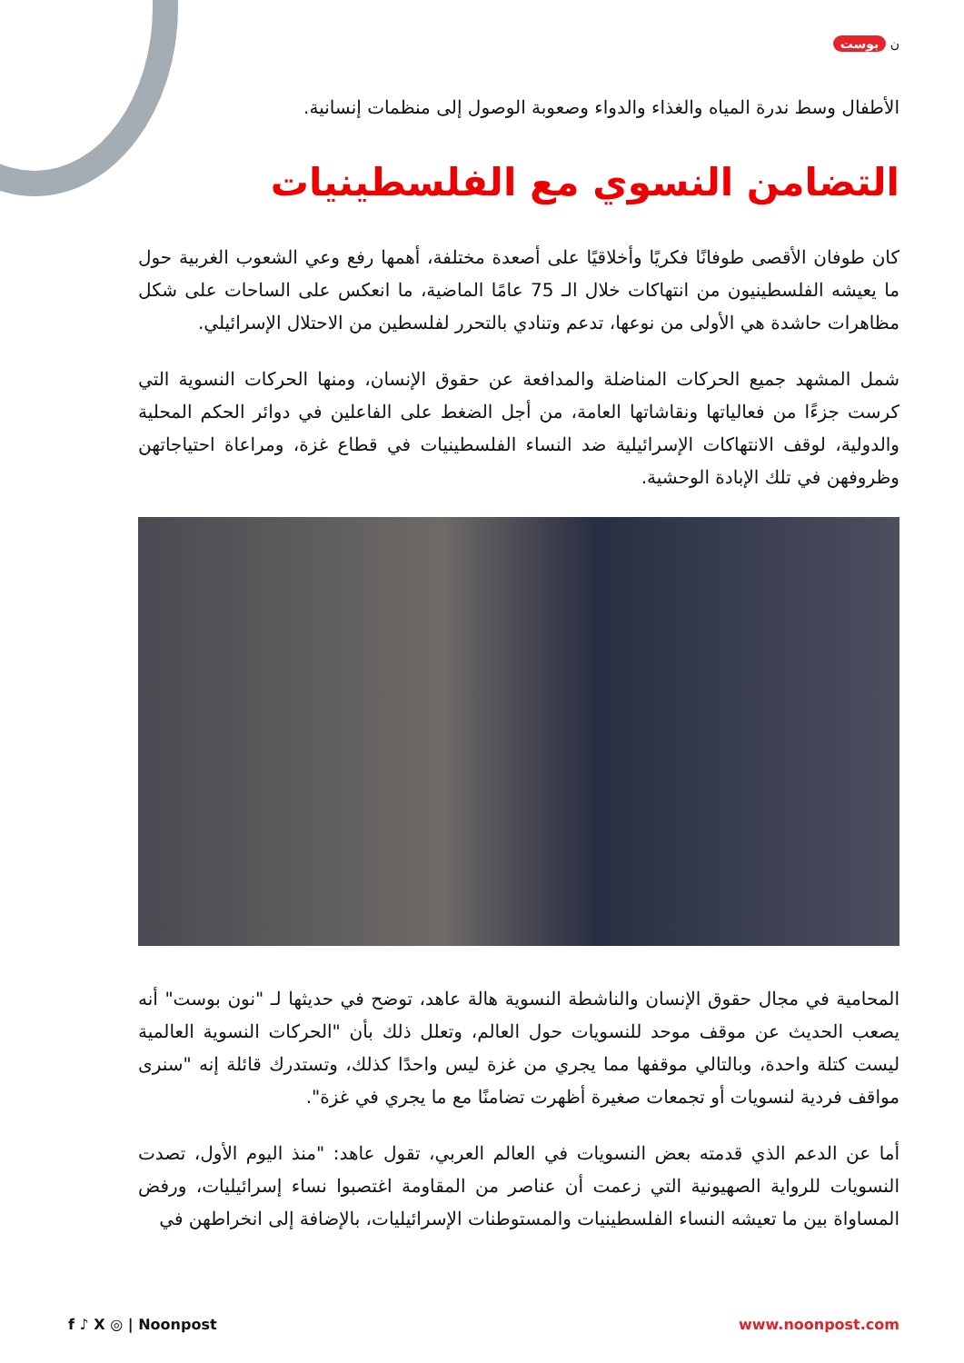ن بوست
الأطفال وسط ندرة المياه والغذاء والدواء وصعوبة الوصول إلى منظمات إنسانية.
التضامن النسوي مع الفلسطينيات
كان طوفان الأقصى طوفانًا فكريًا وأخلاقيًا على أصعدة مختلفة، أهمها رفع وعي الشعوب الغربية حول ما يعيشه الفلسطينيون من انتهاكات خلال الـ 75 عامًا الماضية، ما انعكس على الساحات على شكل مظاهرات حاشدة هي الأولى من نوعها، تدعم وتنادي بالتحرر لفلسطين من الاحتلال الإسرائيلي.
شمل المشهد جميع الحركات المناضلة والمدافعة عن حقوق الإنسان، ومنها الحركات النسوية التي كرست جزءًا من فعالياتها ونقاشاتها العامة، من أجل الضغط على الفاعلين في دوائر الحكم المحلية والدولية، لوقف الانتهاكات الإسرائيلية ضد النساء الفلسطينيات في قطاع غزة، ومراعاة احتياجاتهن وظروفهن في تلك الإبادة الوحشية.
المحامية في مجال حقوق الإنسان والناشطة النسوية هالة عاهد، توضح في حديثها لـ "نون بوست" أنه يصعب الحديث عن موقف موحد للنسويات حول العالم، وتعلل ذلك بأن "الحركات النسوية العالمية ليست كتلة واحدة، وبالتالي موقفها مما يجري من غزة ليس واحدًا كذلك، وتستدرك قائلة إنه "سنرى مواقف فردية لنسويات أو تجمعات صغيرة أظهرت تضامنًا مع ما يجري في غزة".
أما عن الدعم الذي قدمته بعض النسويات في العالم العربي، تقول عاهد: "منذ اليوم الأول، تصدت النسويات للرواية الصهيونية التي زعمت أن عناصر من المقاومة اغتصبوا نساء إسرائيليات، ورفض المساواة بين ما تعيشه النساء الفلسطينيات والمستوطنات الإسرائيليات، بالإضافة إلى انخراطهن في
f ♪ X ◎ | Noonpost www.noonpost.com